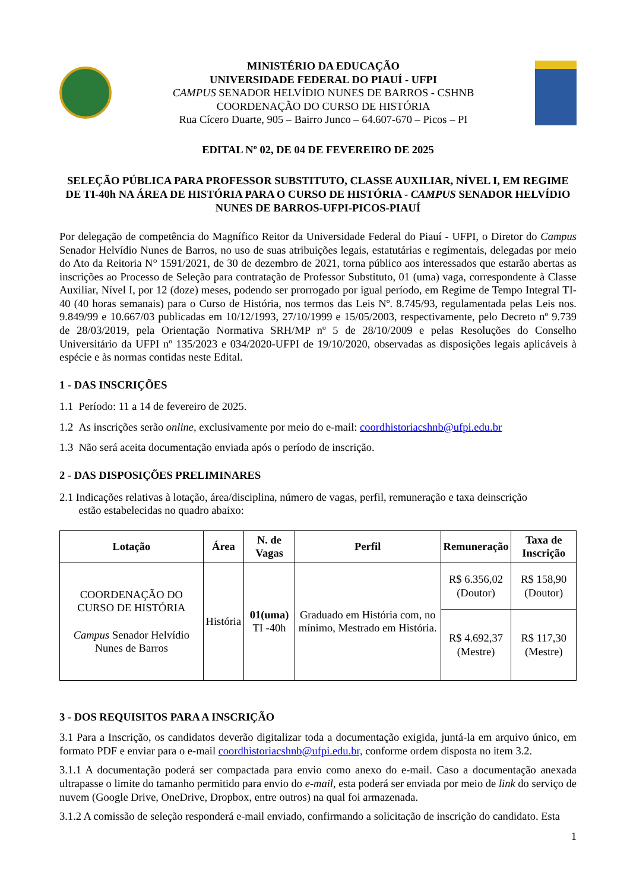MINISTÉRIO DA EDUCAÇÃO
UNIVERSIDADE FEDERAL DO PIAUÍ - UFPI
CAMPUS SENADOR HELVÍDIO NUNES DE BARROS - CSHNB
COORDENAÇÃO DO CURSO DE HISTÓRIA
Rua Cícero Duarte, 905 – Bairro Junco – 64.607-670 – Picos – PI
EDITAL Nº 02, DE 04 DE FEVEREIRO DE 2025
SELEÇÃO PÚBLICA PARA PROFESSOR SUBSTITUTO, CLASSE AUXILIAR, NÍVEL I, EM REGIME DE TI-40h NA ÁREA DE HISTÓRIA PARA O CURSO DE HISTÓRIA - CAMPUS SENADOR HELVÍDIO NUNES DE BARROS-UFPI-PICOS-PIAUÍ
Por delegação de competência do Magnífico Reitor da Universidade Federal do Piauí - UFPI, o Diretor do Campus Senador Helvídio Nunes de Barros, no uso de suas atribuições legais, estatutárias e regimentais, delegadas por meio do Ato da Reitoria N° 1591/2021, de 30 de dezembro de 2021, torna público aos interessados que estarão abertas as inscrições ao Processo de Seleção para contratação de Professor Substituto, 01 (uma) vaga, correspondente à Classe Auxiliar, Nível I, por 12 (doze) meses, podendo ser prorrogado por igual período, em Regime de Tempo Integral TI-40 (40 horas semanais) para o Curso de História, nos termos das Leis Nº. 8.745/93, regulamentada pelas Leis nos. 9.849/99 e 10.667/03 publicadas em 10/12/1993, 27/10/1999 e 15/05/2003, respectivamente, pelo Decreto nº 9.739 de 28/03/2019, pela Orientação Normativa SRH/MP nº 5 de 28/10/2009 e pelas Resoluções do Conselho Universitário da UFPI nº 135/2023 e 034/2020-UFPI de 19/10/2020, observadas as disposições legais aplicáveis à espécie e às normas contidas neste Edital.
1 - DAS INSCRIÇÕES
1.1 Período: 11 a 14 de fevereiro de 2025.
1.2 As inscrições serão online, exclusivamente por meio do e-mail: coordhistoriacshnb@ufpi.edu.br
1.3 Não será aceita documentação enviada após o período de inscrição.
2 - DAS DISPOSIÇÕES PRELIMINARES
2.1 Indicações relativas à lotação, área/disciplina, número de vagas, perfil, remuneração e taxa deinscrição
estão estabelecidas no quadro abaixo:
| Lotação | Área | N. de Vagas | Perfil | Remuneração | Taxa de Inscrição |
| --- | --- | --- | --- | --- | --- |
| COORDENAÇÃO DO CURSO DE HISTÓRIA Campus Senador Helvídio Nunes de Barros | História | 01(uma) TI -40h | Graduado em História com, no mínimo, Mestrado em História. | R$ 6.356,02 (Doutor) | R$ 158,90 (Doutor) |
| | | | | R$ 4.692,37 (Mestre) | R$ 117,30 (Mestre) |
3 - DOS REQUISITOS PARA A INSCRIÇÃO
3.1 Para a Inscrição, os candidatos deverão digitalizar toda a documentação exigida, juntá-la em arquivo único, em formato PDF e enviar para o e-mail coordhistoriacshnb@ufpi.edu.br, conforme ordem disposta no item 3.2.
3.1.1 A documentação poderá ser compactada para envio como anexo do e-mail. Caso a documentação anexada ultrapasse o limite do tamanho permitido para envio do e-mail, esta poderá ser enviada por meio de link do serviço de nuvem (Google Drive, OneDrive, Dropbox, entre outros) na qual foi armazenada.
3.1.2 A comissão de seleção responderá e-mail enviado, confirmando a solicitação de inscrição do candidato. Esta
1